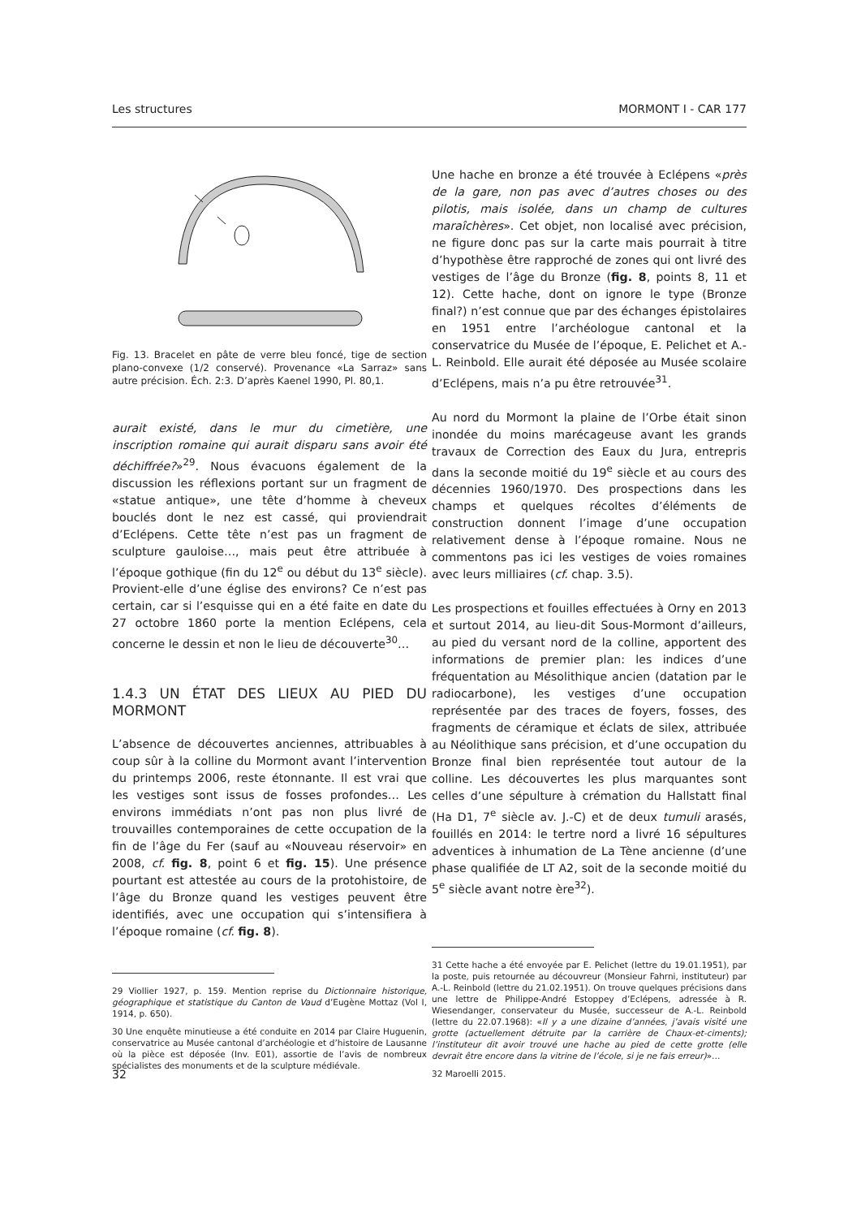Les structures MORMONT I - CAR 177
Fig. 13. Bracelet en pâte de verre bleu foncé, tige de section plano-convexe (1/2 conservé). Provenance «La Sarraz» sans autre précision. Éch. 2:3. D’après Kaenel 1990, Pl. 80,1.
aurait existé, dans le mur du cimetière, une inscription romaine qui aurait disparu sans avoir été déchiffrée?»<sup>29</sup>. Nous évacuons également de la discussion les réflexions portant sur un fragment de «statue antique», une tête d’homme à cheveux bouclés dont le nez est cassé, qui proviendrait d’Eclépens. Cette tête n’est pas un fragment de sculpture gauloise…, mais peut être attribuée à l’époque gothique (fin du 12<sup>e</sup> ou début du 13<sup>e</sup> siècle). Provient-elle d’une église des environs? Ce n’est pas certain, car si l’esquisse qui en a été faite en date du 27 octobre 1860 porte la mention Eclépens, cela concerne le dessin et non le lieu de découverte<sup>30</sup>…
1.4.3 UN ÉTAT DES LIEUX AU PIED DU MORMONT
L’absence de découvertes anciennes, attribuables à coup sûr à la colline du Mormont avant l’intervention du printemps 2006, reste étonnante. Il est vrai que les vestiges sont issus de fosses profondes… Les environs immédiats n’ont pas non plus livré de trouvailles contemporaines de cette occupation de la fin de l’âge du Fer (sauf au «Nouveau réservoir» en 2008, cf. fig. 8, point 6 et fig. 15). Une présence pourtant est attestée au cours de la protohistoire, de l’âge du Bronze quand les vestiges peuvent être identifiés, avec une occupation qui s’intensifiera à l’époque romaine (cf. fig. 8).
29 Viollier 1927, p. 159. Mention reprise du Dictionnaire historique, géographique et statistique du Canton de Vaud d’Eugène Mottaz (Vol I, 1914, p. 650).
30 Une enquête minutieuse a été conduite en 2014 par Claire Huguenin, conservatrice au Musée cantonal d’archéologie et d’histoire de Lausanne où la pièce est déposée (Inv. E01), assortie de l’avis de nombreux spécialistes des monuments et de la sculpture médiévale.
Une hache en bronze a été trouvée à Eclépens «près de la gare, non pas avec d’autres choses ou des pilotis, mais isolée, dans un champ de cultures maraîchères». Cet objet, non localisé avec précision, ne figure donc pas sur la carte mais pourrait à titre d’hypothèse être rapproché de zones qui ont livré des vestiges de l’âge du Bronze (fig. 8, points 8, 11 et 12). Cette hache, dont on ignore le type (Bronze final?) n’est connue que par des échanges épistolaires en 1951 entre l’archéologue cantonal et la conservatrice du Musée de l’époque, E. Pelichet et A.-L. Reinbold. Elle aurait été déposée au Musée scolaire d’Eclépens, mais n’a pu être retrouvée<sup>31</sup>.
Au nord du Mormont la plaine de l’Orbe était sinon inondée du moins marécageuse avant les grands travaux de Correction des Eaux du Jura, entrepris dans la seconde moitié du 19<sup>e</sup> siècle et au cours des décennies 1960/1970. Des prospections dans les champs et quelques récoltes d’éléments de construction donnent l’image d’une occupation relativement dense à l’époque romaine. Nous ne commentons pas ici les vestiges de voies romaines avec leurs milliaires (cf. chap. 3.5).
Les prospections et fouilles effectuées à Orny en 2013 et surtout 2014, au lieu-dit Sous-Mormont d’ailleurs, au pied du versant nord de la colline, apportent des informations de premier plan: les indices d’une fréquentation au Mésolithique ancien (datation par le radiocarbone), les vestiges d’une occupation représentée par des traces de foyers, fosses, des fragments de céramique et éclats de silex, attribuée au Néolithique sans précision, et d’une occupation du Bronze final bien représentée tout autour de la colline. Les découvertes les plus marquantes sont celles d’une sépulture à crémation du Hallstatt final (Ha D1, 7<sup>e</sup> siècle av. J.-C) et de deux tumuli arasés, fouillés en 2014: le tertre nord a livré 16 sépultures adventices à inhumation de La Tène ancienne (d’une phase qualifiée de LT A2, soit de la seconde moitié du 5<sup>e</sup> siècle avant notre ère<sup>32</sup>).
31 Cette hache a été envoyée par E. Pelichet (lettre du 19.01.1951), par la poste, puis retournée au découvreur (Monsieur Fahrni, instituteur) par A.-L. Reinbold (lettre du 21.02.1951). On trouve quelques précisions dans une lettre de Philippe-André Estoppey d’Eclépens, adressée à R. Wiesendanger, conservateur du Musée, successeur de A.-L. Reinbold (lettre du 22.07.1968): «Il y a une dizaine d’années, j’avais visité une grotte (actuellement détruite par la carrière de Chaux-et-ciments); l’instituteur dit avoir trouvé une hache au pied de cette grotte (elle devrait être encore dans la vitrine de l’école, si je ne fais erreur)»…
32 Maroelli 2015.
32